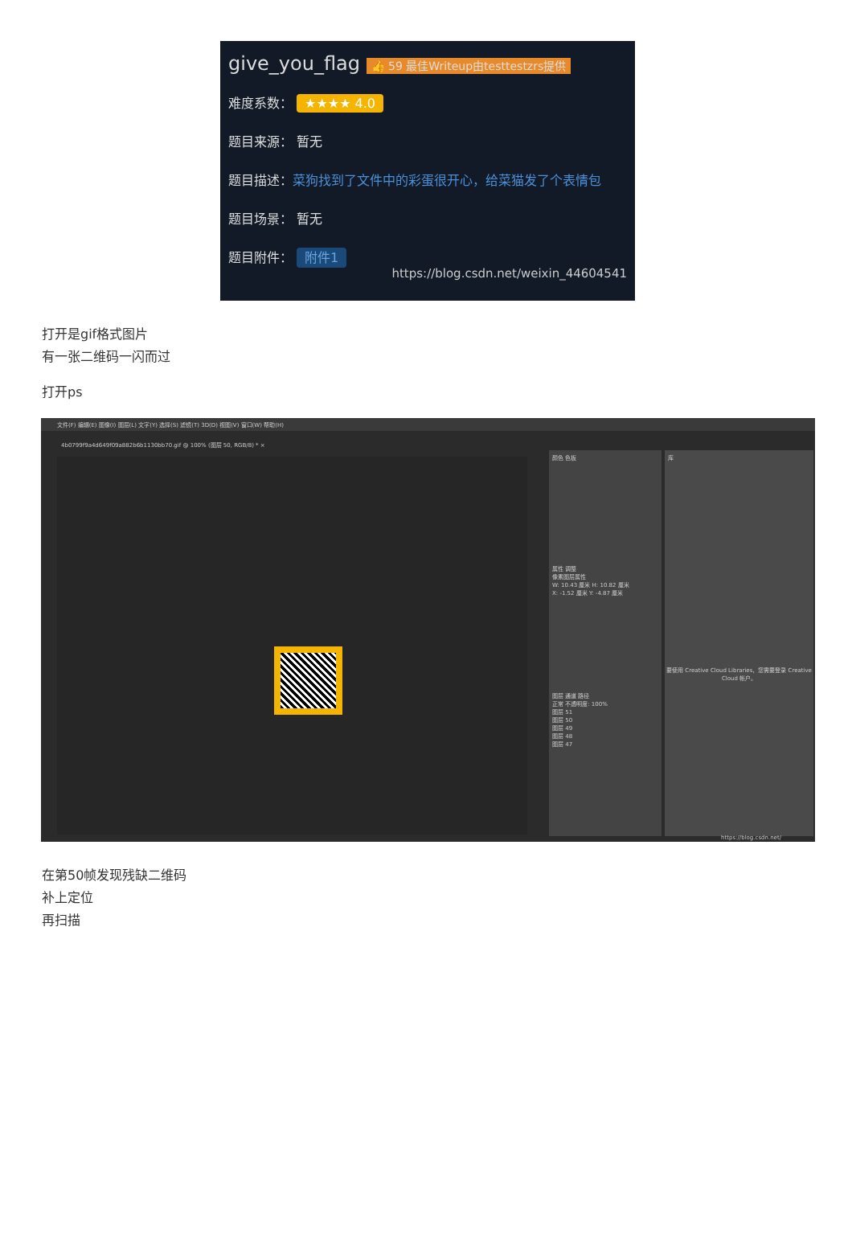give_you_flag 👍 59 最佳Writeup由testtestzrs提供
难度系数： ★★★★ 4.0
题目来源： 暂无
题目描述：菜狗找到了文件中的彩蛋很开心，给菜猫发了个表情包
题目场景： 暂无
题目附件： 附件1
https://blog.csdn.net/weixin_44604541
打开是gif格式图片
有一张二维码一闪而过
打开ps
文件(F) 编辑(E) 图像(I) 图层(L) 文字(Y) 选择(S) 滤镜(T) 3D(D) 视图(V) 窗口(W) 帮助(H)
4b0799f9a4d649f09a882b6b1130bb70.gif @ 100% (图层 50, RGB/8) * ×
颜色 色板
属性 调整
像素图层属性
W: 10.43 厘米 H: 10.82 厘米
X: -1.52 厘米 Y: -4.87 厘米
图层 通道 路径
正常 不透明度: 100%
图层 51
图层 50
图层 49
图层 48
图层 47
库
要使用 Creative Cloud Libraries，您需要登录 Creative Cloud 帐户。
https://blog.csdn.net/
在第50帧发现残缺二维码
补上定位
再扫描